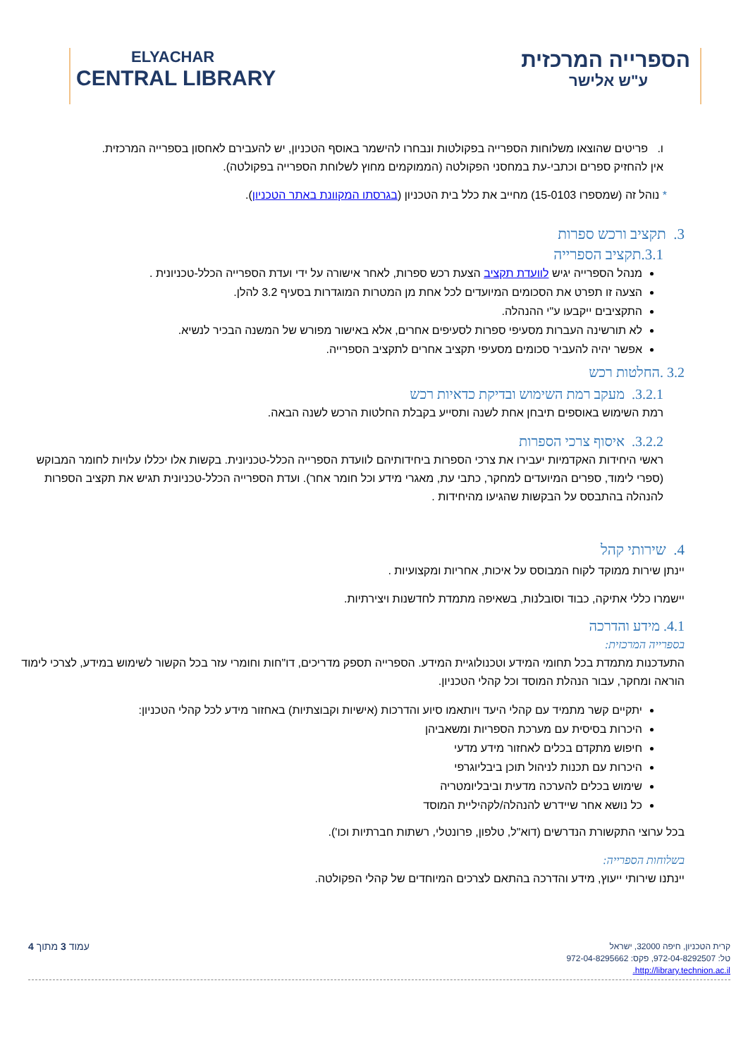ELYACHAR
CENTRAL LIBRARY
הספרייה המרכזית
ע"ש אלישר
ו. פריטים שהוצאו משלוחות הספרייה בפקולטות ונבחרו להישמר באוסף הטכניון, יש להעבירם לאחסון בספרייה המרכזית.
אין להחזיק ספרים וכתבי-עת במחסני הפקולטה (הממוקמים מחוץ לשלוחת הספרייה בפקולטה).
* נוהל זה (שמספרו 15-0103) מחייב את כלל בית הטכניון (בגרסתו המקוונת באתר הטכניון).
3. תקציב ורכש ספרות
3.1.תקציב הספרייה
מנהל הספרייה יגיש לוועדת תקציב הצעת רכש ספרות, לאחר אישורה על ידי ועדת הספרייה הכלל-טכניונית .
הצעה זו תפרט את הסכומים המיועדים לכל אחת מן המטרות המוגדרות בסעיף 3.2 להלן.
התקציבים ייקבעו ע"י ההנהלה.
לא תורשינה העברות מסעיפי ספרות לסעיפים אחרים, אלא באישור מפורש של המשנה הבכיר לנשיא.
אפשר יהיה להעביר סכומים מסעיפי תקציב אחרים לתקציב הספרייה.
3.2 .החלטות רכש
3.2.1. מעקב רמת השימוש ובדיקת כדאיות רכש
רמת השימוש באוספים תיבחן אחת לשנה ותסייע בקבלת החלטות הרכש לשנה הבאה.
3.2.2. איסוף צרכי הספרות
ראשי היחידות האקדמיות יעבירו את צרכי הספרות ביחידותיהם לוועדת הספרייה הכלל-טכניונית. בקשות אלו יכללו עלויות לחומר המבוקש (ספרי לימוד, ספרים המיועדים למחקר, כתבי עת, מאגרי מידע וכל חומר אחר). ועדת הספרייה הכלל-טכניונית תגיש את תקציב הספרות להנהלה בהתבסס על הבקשות שהגיעו מהיחידות .
4. שירותי קהל
יינתן שירות ממוקד לקוח המבוסס על איכות, אחריות ומקצועיות .
יישמרו כללי אתיקה, כבוד וסובלנות, בשאיפה מתמדת לחדשנות ויצירתיות.
4.1. מידע והדרכה
בספרייה המרכזית:
התעדכנות מתמדת בכל תחומי המידע וטכנולוגיית המידע. הספרייה תספק מדריכים, דו"חות וחומרי עזר בכל הקשור לשימוש במידע, לצרכי לימוד הוראה ומחקר, עבור הנהלת המוסד וכל קהלי הטכניון.
יתקיים קשר מתמיד עם קהלי היעד ויותאמו סיוע והדרכות (אישיות וקבוצתיות) באחזור מידע לכל קהלי הטכניון:
היכרות בסיסית עם מערכת הספריות ומשאביהן
חיפוש מתקדם בכלים לאחזור מידע מדעי
היכרות עם תכנות לניהול תוכן ביבליוגרפי
שימוש בכלים להערכה מדעית וביבליומטריה
כל נושא אחר שיידרש להנהלה/לקהיליית המוסד
בכל ערוצי התקשורת הנדרשים (דוא"ל, טלפון, פרונטלי, רשתות חברתיות וכו').
בשלוחות הספרייה:
יינתנו שירותי ייעוץ, מידע והדרכה בהתאם לצרכים המיוחדים של קהלי הפקולטה.
עמוד 3 מתוך 4
קרית הטכניון, חיפה 32000, ישראל
טל: 972-04-8292507, פקס: 972-04-8295662
http://library.technion.ac.il.